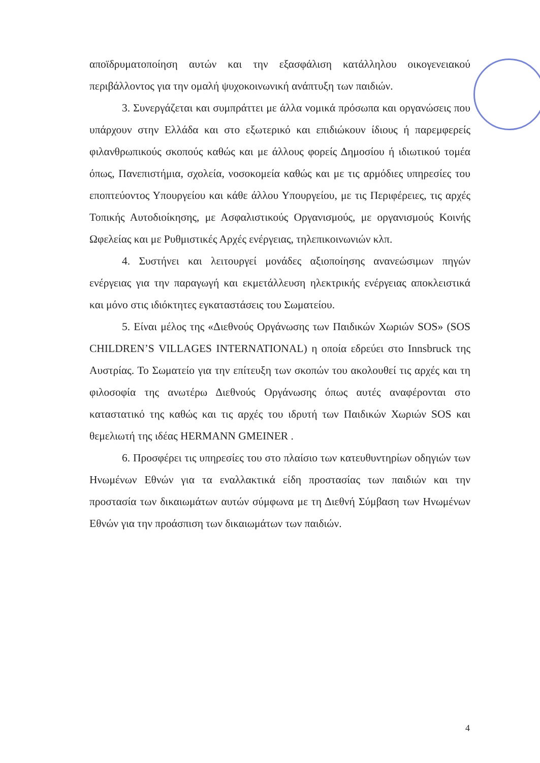αποϊδρυματοποίηση αυτών και την εξασφάλιση κατάλληλου οικογενειακού περιβάλλοντος για την ομαλή ψυχοκοινωνική ανάπτυξη των παιδιών.
3. Συνεργάζεται και συμπράττει με άλλα νομικά πρόσωπα και οργανώσεις που υπάρχουν στην Ελλάδα και στο εξωτερικό και επιδιώκουν ίδιους ή παρεμφερείς φιλανθρωπικούς σκοπούς καθώς και με άλλους φορείς Δημοσίου ή ιδιωτικού τομέα όπως, Πανεπιστήμια, σχολεία, νοσοκομεία καθώς και με τις αρμόδιες υπηρεσίες του εποπτεύοντος Υπουργείου και κάθε άλλου Υπουργείου, με τις Περιφέρειες, τις αρχές Τοπικής Αυτοδιοίκησης, με Ασφαλιστικούς Οργανισμούς, με οργανισμούς Κοινής Ωφελείας και με Ρυθμιστικές Αρχές ενέργειας, τηλεπικοινωνιών κλπ.
4. Συστήνει και λειτουργεί μονάδες αξιοποίησης ανανεώσιμων πηγών ενέργειας για την παραγωγή και εκμετάλλευση ηλεκτρικής ενέργειας αποκλειστικά και μόνο στις ιδιόκτητες εγκαταστάσεις του Σωματείου.
5. Είναι μέλος της «Διεθνούς Οργάνωσης των Παιδικών Χωριών SOS» (SOS CHILDREN’S VILLAGES INTERNATIONAL) η οποία εδρεύει στο Innsbruck της Αυστρίας. Το Σωματείο για την επίτευξη των σκοπών του ακολουθεί τις αρχές και τη φιλοσοφία της ανωτέρω Διεθνούς Οργάνωσης όπως αυτές αναφέρονται στο καταστατικό της καθώς και τις αρχές του ιδρυτή των Παιδικών Χωριών SOS και θεμελιωτή της ιδέας HERMANN GMEINER .
6. Προσφέρει τις υπηρεσίες του στο πλαίσιο των κατευθυντηρίων οδηγιών των Ηνωμένων Εθνών για τα εναλλακτικά είδη προστασίας των παιδιών και την προστασία των δικαιωμάτων αυτών σύμφωνα με τη Διεθνή Σύμβαση των Ηνωμένων Εθνών για την προάσπιση των δικαιωμάτων των παιδιών.
4